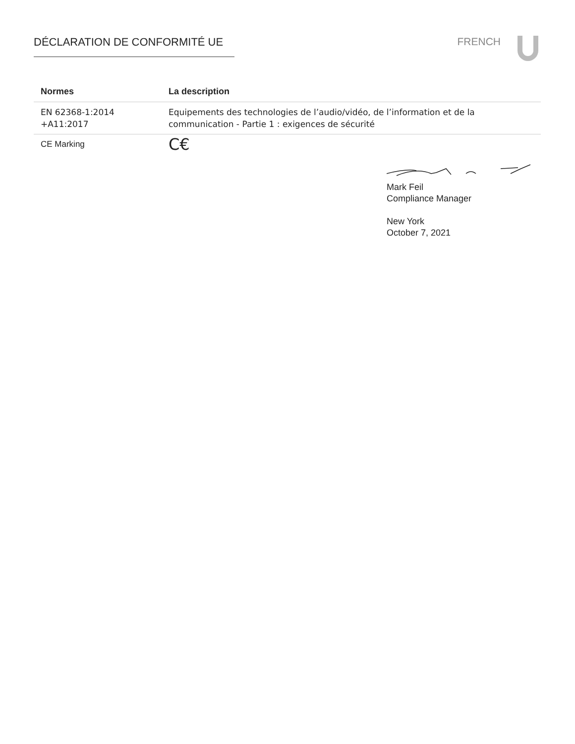DÉCLARATION DE CONFORMITÉ UE FRENCH
| Normes | La description |
| --- | --- |
| EN 62368-1:2014 +A11:2017 | Equipements des technologies de l’audio/vidéo, de l’information et de la communication - Partie 1 : exigences de sécurité |
| CE Marking | C€ |
Mark Feil
Compliance Manager
New York
October 7, 2021